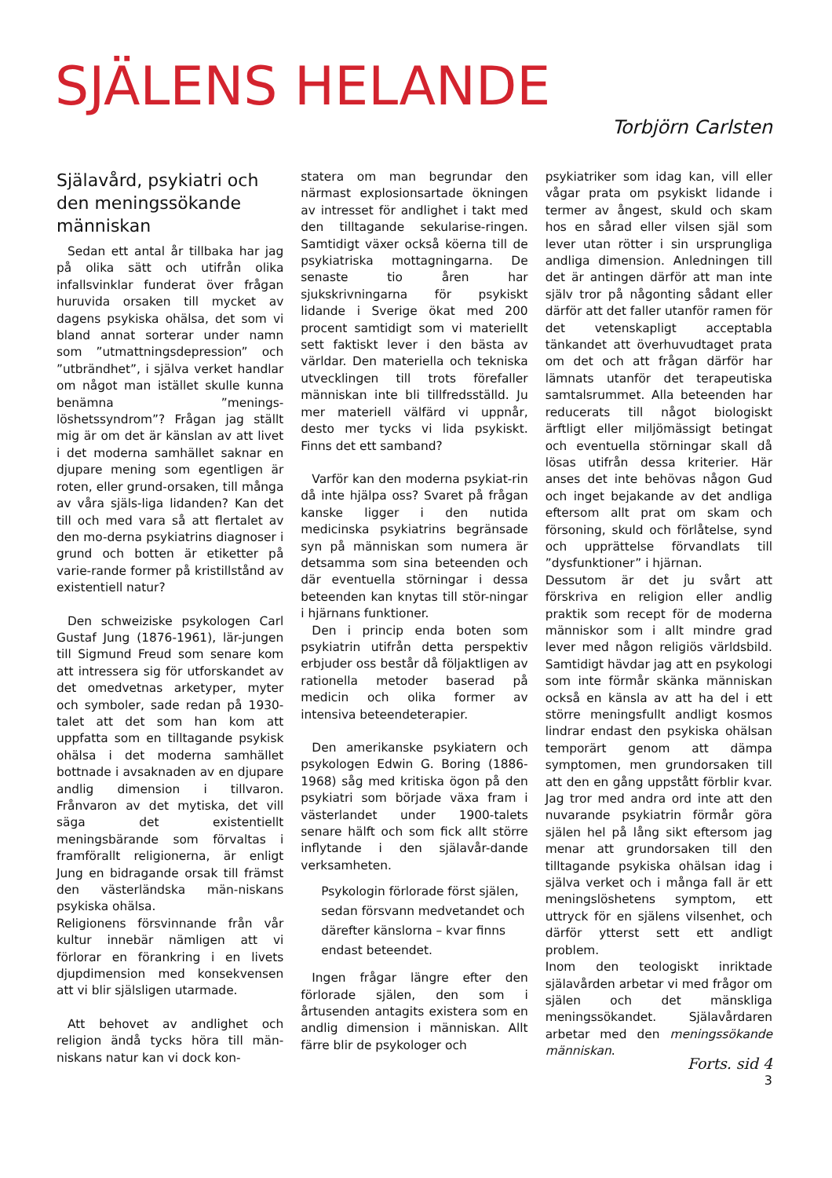SJÄLENS HELANDE
Torbjörn Carlsten
Själavård, psykiatri och den meningssökande människan
Sedan ett antal år tillbaka har jag på olika sätt och utifrån olika infallsvinklar funderat över frågan huruvida orsaken till mycket av dagens psykiska ohälsa, det som vi bland annat sorterar under namn som ”utmattningsdepression” och ”utbrändhet”, i själva verket handlar om något man istället skulle kunna benämna ”menings-löshetssyndrom”? Frågan jag ställt mig är om det är känslan av att livet i det moderna samhället saknar en djupare mening som egentligen är roten, eller grund-orsaken, till många av våra själs-liga lidanden? Kan det till och med vara så att flertalet av den mo-derna psykiatrins diagnoser i grund och botten är etiketter på varie-rande former på kristillstånd av existentiell natur?
Den schweiziske psykologen Carl Gustaf Jung (1876-1961), lär-jungen till Sigmund Freud som senare kom att intressera sig för utforskandet av det omedvetnas arketyper, myter och symboler, sade redan på 1930-talet att det som han kom att uppfatta som en tilltagande psykisk ohälsa i det moderna samhället bottnade i avsaknaden av en djupare andlig dimension i tillvaron. Frånvaron av det mytiska, det vill säga det existentiellt meningsbärande som förvaltas i framförallt religionerna, är enligt Jung en bidragande orsak till främst den västerländska män-niskans psykiska ohälsa.
Religionens försvinnande från vår kultur innebär nämligen att vi förlorar en förankring i en livets djupdimension med konsekvensen att vi blir själsligen utarmade.
Att behovet av andlighet och religion ändå tycks höra till män-niskans natur kan vi dock kon-
statera om man begrundar den närmast explosionsartade ökningen av intresset för andlighet i takt med den tilltagande sekularise-ringen. Samtidigt växer också köerna till de psykiatriska mottagningarna. De senaste tio åren har sjukskrivningarna för psykiskt lidande i Sverige ökat med 200 procent samtidigt som vi materiellt sett faktiskt lever i den bästa av världar. Den materiella och tekniska utvecklingen till trots förefaller människan inte bli tillfredsställd. Ju mer materiell välfärd vi uppnår, desto mer tycks vi lida psykiskt. Finns det ett samband?
Varför kan den moderna psykiat-rin då inte hjälpa oss? Svaret på frågan kanske ligger i den nutida medicinska psykiatrins begränsade syn på människan som numera är detsamma som sina beteenden och där eventuella störningar i dessa beteenden kan knytas till stör-ningar i hjärnans funktioner.
Den i princip enda boten som psykiatrin utifrån detta perspektiv erbjuder oss består då följaktligen av rationella metoder baserad på medicin och olika former av intensiva beteendeterapier.
Den amerikanske psykiatern och psykologen Edwin G. Boring (1886-1968) såg med kritiska ögon på den psykiatri som började växa fram i västerlandet under 1900-talets senare hälft och som fick allt större inflytande i den själavår-dande verksamheten.
Psykologin förlorade först själen, sedan försvann medvetandet och därefter känslorna – kvar finns endast beteendet.
Ingen frågar längre efter den förlorade själen, den som i årtusenden antagits existera som en andlig dimension i människan. Allt färre blir de psykologer och
psykiatriker som idag kan, vill eller vågar prata om psykiskt lidande i termer av ångest, skuld och skam hos en sårad eller vilsen själ som lever utan rötter i sin ursprungliga andliga dimension. Anledningen till det är antingen därför att man inte själv tror på någonting sådant eller därför att det faller utanför ramen för det vetenskapligt acceptabla tänkandet att överhuvudtaget prata om det och att frågan därför har lämnats utanför det terapeutiska samtalsrummet. Alla beteenden har reducerats till något biologiskt ärftligt eller miljömässigt betingat och eventuella störningar skall då lösas utifrån dessa kriterier. Här anses det inte behövas någon Gud och inget bejakande av det andliga eftersom allt prat om skam och försoning, skuld och förlåtelse, synd och upprättelse förvandlats till ”dysfunktioner” i hjärnan.
Dessutom är det ju svårt att förskriva en religion eller andlig praktik som recept för de moderna människor som i allt mindre grad lever med någon religiös världsbild. Samtidigt hävdar jag att en psykologi som inte förmår skänka människan också en känsla av att ha del i ett större meningsfullt andligt kosmos lindrar endast den psykiska ohälsan temporärt genom att dämpa symptomen, men grundorsaken till att den en gång uppstått förblir kvar. Jag tror med andra ord inte att den nuvarande psykiatrin förmår göra själen hel på lång sikt eftersom jag menar att grundorsaken till den tilltagande psykiska ohälsan idag i själva verket och i många fall är ett meningslöshetens symptom, ett uttryck för en själens vilsenhet, och därför ytterst sett ett andligt problem.
Inom den teologiskt inriktade själavården arbetar vi med frågor om själen och det mänskliga meningssökandet. Själavårdaren arbetar med den meningssökande människan.
Forts. sid 4
3